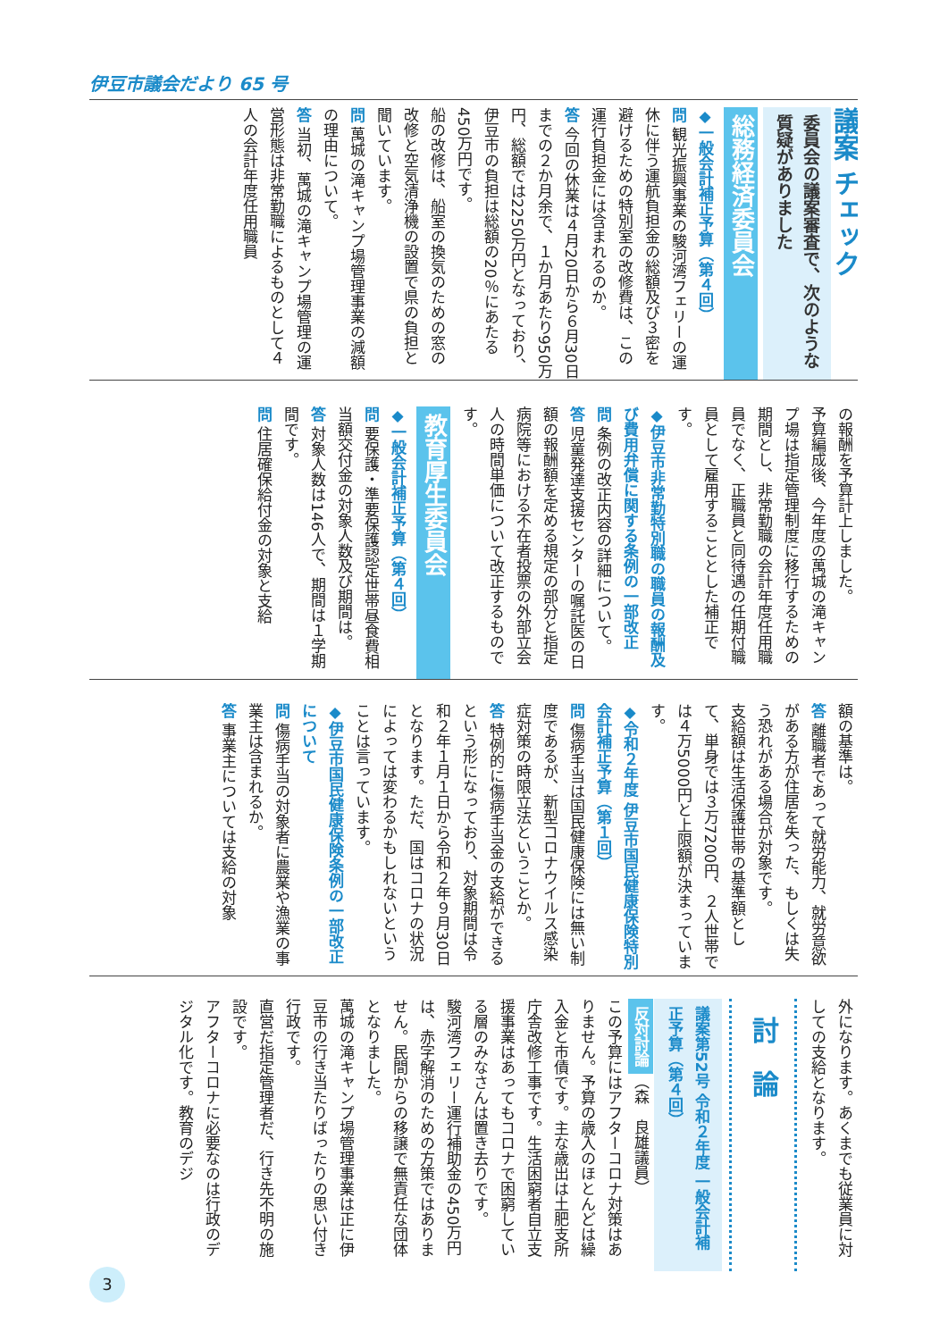伊豆市議会だより 65 号
議案 チェック
委員会の議案審査で、次のような質疑がありました
総務経済委員会
◆一般会計補正予算（第４回）
問 観光振興事業の駿河湾フェリーの運休に伴う運航負担金の総額及び３密を避けるための特別室の改修費は、この運行負担金には含まれるのか。
答 今回の休業は４月20日から６月30日までの２か月余で、１か月あたり950万円、総額では2250万円となっており、伊豆市の負担は総額の20％にあたる450万円です。
船の改修は、船室の換気のための窓の改修と空気清浄機の設置で県の負担と聞いています。
問 萬城の滝キャンプ場管理事業の減額の理由について。
答 当初、萬城の滝キャンプ場管理の運営形態は非常勤職によるものとして４人の会計年度任用職員
の報酬を予算計上しました。
予算編成後、今年度の萬城の滝キャンプ場は指定管理制度に移行するための期間とし、非常勤職の会計年度任用職員でなく、正職員と同待遇の任期付職員として雇用することとした補正です。
◆伊豆市非常勤特別職の職員の報酬及び費用弁償に関する条例の一部改正
問 条例の改正内容の詳細について。
答 児童発達支援センターの嘱託医の日額の報酬額を定める規定の部分と指定病院等における不在者投票の外部立会人の時間単価について改正するものです。
教育厚生委員会
◆一般会計補正予算（第４回）
問 要保護・準要保護認定世帯昼食費相当額交付金の対象人数及び期間は。
答 対象人数は146人で、期間は１学期間です。
問 住居確保給付金の対象と支給
額の基準は。
答 離職者であって就労能力、就労意欲がある方が住居を失った、もしくは失う恐れがある場合が対象です。
支給額は生活保護世帯の基準額として、単身では３万7200円、２人世帯では４万5000円と上限額が決まっています。
◆令和２年度 伊豆市国民健康保険特別会計補正予算（第１回）
問 傷病手当は国民健康保険には無い制度であるが、新型コロナウイルス感染症対策の時限立法ということか。
答 特例的に傷病手当金の支給ができるという形になっており、対象期間は令和２年１月１日から令和２年９月30日となります。ただ、国はコロナの状況によっては変わるかもしれないということは言っています。
◆伊豆市国民健康保険条例の一部改正について
問 傷病手当の対象者に農業や漁業の事業主は含まれるか。
答 事業主については支給の対象
外になります。あくまでも従業員に対しての支給となります。
討　論
議案第52号 令和２年度 一般会計補正予算（第４回）
反対討論 （森　良雄議員）
この予算にはアフターコロナ対策はありません。予算の歳入のほとんどは繰入金と市債です。主な歳出は土肥支所庁舎改修工事です。生活困窮者自立支援事業はあってもコロナで困窮している層のみなさんは置き去りです。
駿河湾フェリー運行補助金の450万円は、赤字解消のための方策ではありません。民間からの移譲で無責任な団体となりました。
萬城の滝キャンプ場管理事業は正に伊豆市の行き当たりばったりの思い付き行政です。
直営だ指定管理者だ、行き先不明の施設です。
アフターコロナに必要なのは行政のデジタル化です。教育のデジ
3